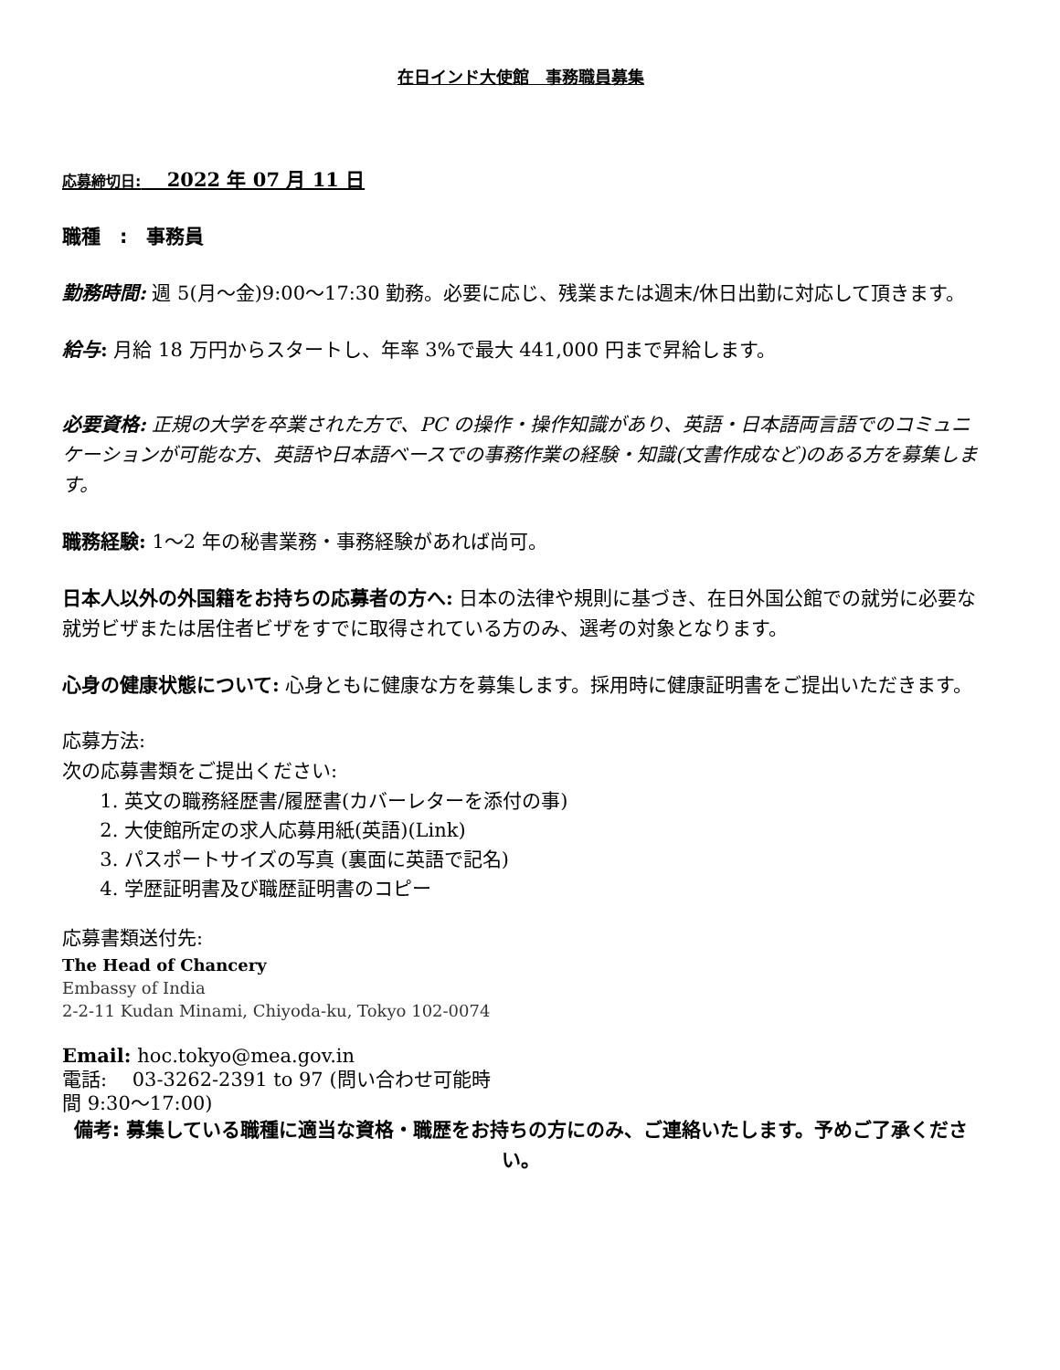在日インド大使館　事務職員募集
応募締切日:　 2022 年 07 月 11 日
職種　:　事務員
勤務時間: 週 5(月〜金)9:00〜17:30 勤務。必要に応じ、残業または週末/休日出勤に対応して頂きます。
給与: 月給 18 万円からスタートし、年率 3%で最大 441,000 円まで昇給します。
必要資格: 正規の大学を卒業された方で、PC の操作・操作知識があり、英語・日本語両言語でのコミュニケーションが可能な方、英語や日本語ベースでの事務作業の経験・知識(文書作成など)のある方を募集します。
職務経験: 1〜2 年の秘書業務・事務経験があれば尚可。
日本人以外の外国籍をお持ちの応募者の方へ: 日本の法律や規則に基づき、在日外国公館での就労に必要な就労ビザまたは居住者ビザをすでに取得されている方のみ、選考の対象となります。
心身の健康状態について: 心身ともに健康な方を募集します。採用時に健康証明書をご提出いただきます。
応募方法:
次の応募書類をご提出ください:
1. 英文の職務経歴書/履歴書(カバーレターを添付の事)
2. 大使館所定の求人応募用紙(英語)(Link)
3. パスポートサイズの写真 (裏面に英語で記名)
4. 学歴証明書及び職歴証明書のコピー
応募書類送付先:
The Head of Chancery
Embassy of India
2-2-11 Kudan Minami, Chiyoda-ku, Tokyo 102-0074
Email: hoc.tokyo@mea.gov.in
電話:　 03-3262-2391 to 97 (問い合わせ可能時
間 9:30〜17:00)
備考: 募集している職種に適当な資格・職歴をお持ちの方にのみ、ご連絡いたします。予めご了承ください。